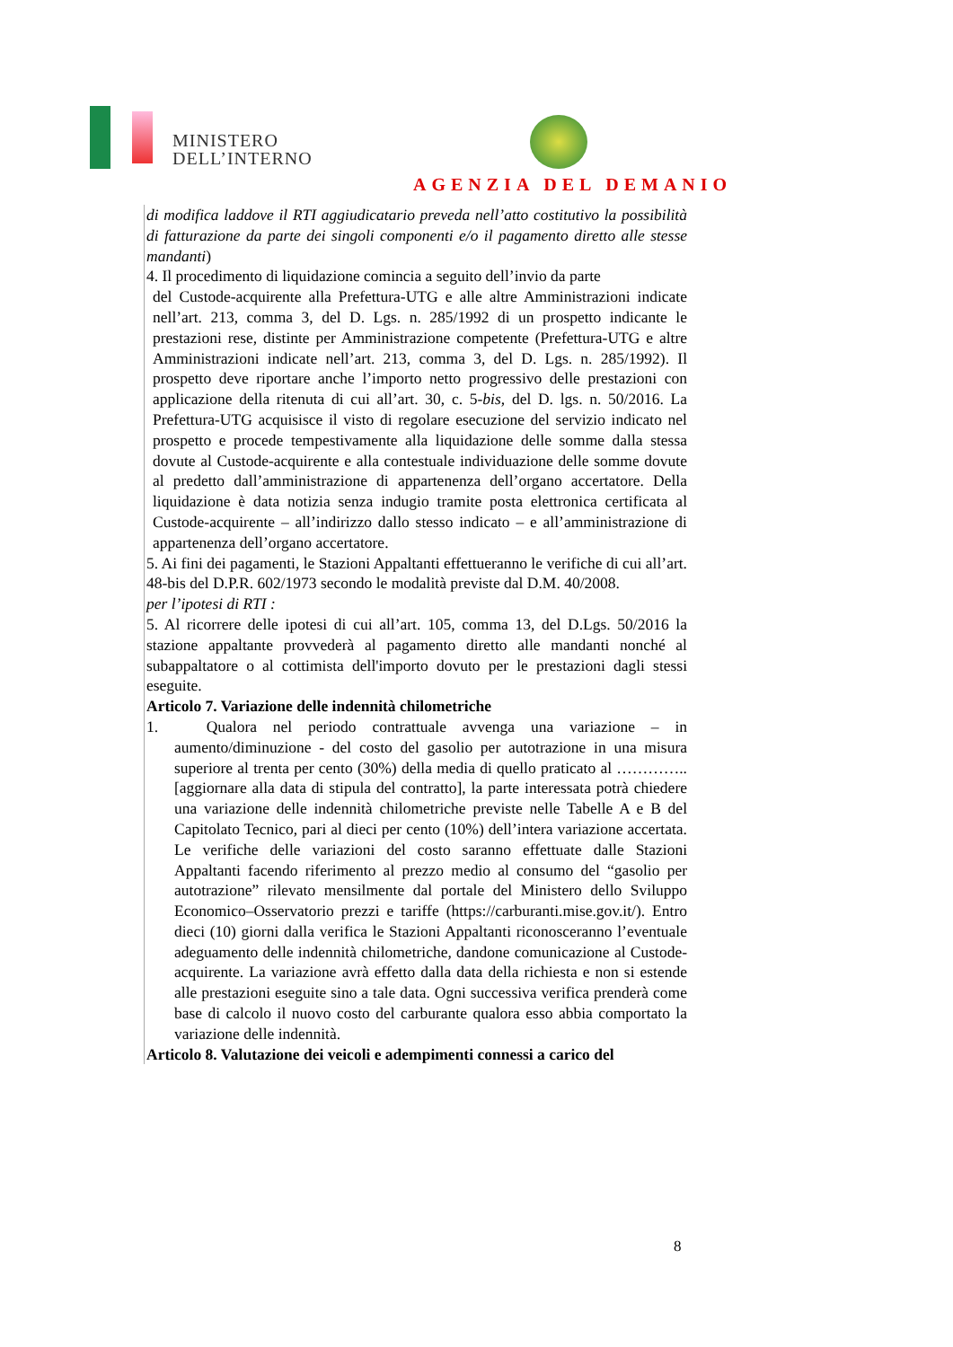MINISTERO
DELL’INTERNO
AGENZIA DEL DEMANIO
di modifica laddove il RTI aggiudicatario preveda nell’atto costitutivo la possibilità di fatturazione da parte dei singoli componenti e/o il pagamento diretto alle stesse mandanti)
4. Il procedimento di liquidazione comincia a seguito dell’invio da parte
del Custode-acquirente alla Prefettura-UTG e alle altre Amministrazioni indicate nell’art. 213, comma 3, del D. Lgs. n. 285/1992 di un prospetto indicante le prestazioni rese, distinte per Amministrazione competente (Prefettura-UTG e altre Amministrazioni indicate nell’art. 213, comma 3, del D. Lgs. n. 285/1992). Il prospetto deve riportare anche l’importo netto progressivo delle prestazioni con applicazione della ritenuta di cui all’art. 30, c. 5-bis, del D. lgs. n. 50/2016. La Prefettura-UTG acquisisce il visto di regolare esecuzione del servizio indicato nel prospetto e procede tempestivamente alla liquidazione delle somme dalla stessa dovute al Custode-acquirente e alla contestuale individuazione delle somme dovute al predetto dall’amministrazione di appartenenza dell’organo accertatore. Della liquidazione è data notizia senza indugio tramite posta elettronica certificata al Custode-acquirente – all’indirizzo dallo stesso indicato – e all’amministrazione di appartenenza dell’organo accertatore.
5. Ai fini dei pagamenti, le Stazioni Appaltanti effettueranno le verifiche di cui all’art. 48-bis del D.P.R. 602/1973 secondo le modalità previste dal D.M. 40/2008.
per l’ipotesi di RTI :
5. Al ricorrere delle ipotesi di cui all’art. 105, comma 13, del D.Lgs. 50/2016 la stazione appaltante provvederà al pagamento diretto alle mandanti nonché al subappaltatore o al cottimista dell'importo dovuto per le prestazioni dagli stessi eseguite.
Articolo 7. Variazione delle indennità chilometriche
1. Qualora nel periodo contrattuale avvenga una variazione – in aumento/diminuzione - del costo del gasolio per autotrazione in una misura superiore al trenta per cento (30%) della media di quello praticato al ………….. [aggiornare alla data di stipula del contratto], la parte interessata potrà chiedere una variazione delle indennità chilometriche previste nelle Tabelle A e B del Capitolato Tecnico, pari al dieci per cento (10%) dell’intera variazione accertata. Le verifiche delle variazioni del costo saranno effettuate dalle Stazioni Appaltanti facendo riferimento al prezzo medio al consumo del “gasolio per autotrazione” rilevato mensilmente dal portale del Ministero dello Sviluppo Economico–Osservatorio prezzi e tariffe (https://carburanti.mise.gov.it/). Entro dieci (10) giorni dalla verifica le Stazioni Appaltanti riconosceranno l’eventuale adeguamento delle indennità chilometriche, dandone comunicazione al Custode-acquirente. La variazione avrà effetto dalla data della richiesta e non si estende alle prestazioni eseguite sino a tale data. Ogni successiva verifica prenderà come base di calcolo il nuovo costo del carburante qualora esso abbia comportato la variazione delle indennità.
Articolo 8. Valutazione dei veicoli e adempimenti connessi a carico del
8